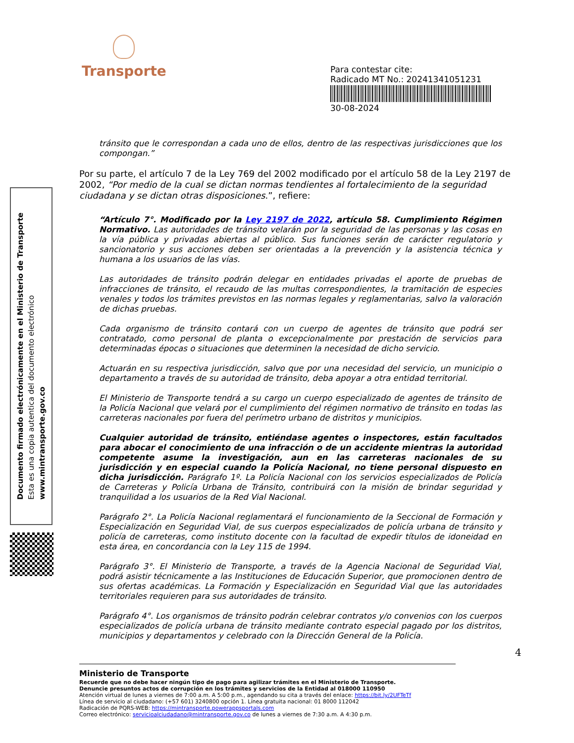Transporte
Para contestar cite:
Radicado MT No.: 20241341051231
30-08-2024
Documento firmado electrónicamente en el Ministerio de Transporte
Esta es una copia autentica del documento electrónico
www.mintransporte.gov.co
tránsito que le correspondan a cada uno de ellos, dentro de las respectivas jurisdicciones que los compongan.”
Por su parte, el artículo 7 de la Ley 769 del 2002 modificado por el artículo 58 de la Ley 2197 de 2002, “Por medio de la cual se dictan normas tendientes al fortalecimiento de la seguridad ciudadana y se dictan otras disposiciones.”, refiere:
“Artículo 7°. Modificado por la Ley 2197 de 2022, artículo 58. Cumplimiento Régimen Normativo. Las autoridades de tránsito velarán por la seguridad de las personas y las cosas en la vía pública y privadas abiertas al público. Sus funciones serán de carácter regulatorio y sancionatorio y sus acciones deben ser orientadas a la prevención y la asistencia técnica y humana a los usuarios de las vías.
Las autoridades de tránsito podrán delegar en entidades privadas el aporte de pruebas de infracciones de tránsito, el recaudo de las multas correspondientes, la tramitación de especies venales y todos los trámites previstos en las normas legales y reglamentarias, salvo la valoración de dichas pruebas.
Cada organismo de tránsito contará con un cuerpo de agentes de tránsito que podrá ser contratado, como personal de planta o excepcionalmente por prestación de servicios para determinadas épocas o situaciones que determinen la necesidad de dicho servicio.
Actuarán en su respectiva jurisdicción, salvo que por una necesidad del servicio, un municipio o departamento a través de su autoridad de tránsito, deba apoyar a otra entidad territorial.
El Ministerio de Transporte tendrá a su cargo un cuerpo especializado de agentes de tránsito de la Policía Nacional que velará por el cumplimiento del régimen normativo de tránsito en todas las carreteras nacionales por fuera del perímetro urbano de distritos y municipios.
Cualquier autoridad de tránsito, entiéndase agentes o inspectores, están facultados para abocar el conocimiento de una infracción o de un accidente mientras la autoridad competente asume la investigación, aun en las carreteras nacionales de su jurisdicción y en especial cuando la Policía Nacional, no tiene personal dispuesto en dicha jurisdicción. Parágrafo 1º. La Policía Nacional con los servicios especializados de Policía de Carreteras y Policía Urbana de Tránsito, contribuirá con la misión de brindar seguridad y tranquilidad a los usuarios de la Red Vial Nacional.
Parágrafo 2°. La Policía Nacional reglamentará el funcionamiento de la Seccional de Formación y Especialización en Seguridad Vial, de sus cuerpos especializados de policía urbana de tránsito y policía de carreteras, como instituto docente con la facultad de expedir títulos de idoneidad en esta área, en concordancia con la Ley 115 de 1994.
Parágrafo 3°. El Ministerio de Transporte, a través de la Agencia Nacional de Seguridad Vial, podrá asistir técnicamente a las Instituciones de Educación Superior, que promocionen dentro de sus ofertas académicas. La Formación y Especialización en Seguridad Vial que las autoridades territoriales requieren para sus autoridades de tránsito.
Parágrafo 4°. Los organismos de tránsito podrán celebrar contratos y/o convenios con los cuerpos especializados de policía urbana de tránsito mediante contrato especial pagado por los distritos, municipios y departamentos y celebrado con la Dirección General de la Policía.
4
Ministerio de Transporte
Recuerde que no debe hacer ningún tipo de pago para agilizar trámites en el Ministerio de Transporte.
Denuncie presuntos actos de corrupción en los trámites y servicios de la Entidad al 018000 110950
Atención virtual de lunes a viernes de 7:00 a.m. A 5:00 p.m., agendando su cita a través del enlace: https://bit.ly/2UFTeTf
Línea de servicio al ciudadano: (+57 601) 3240800 opción 1. Línea gratuita nacional: 01 8000 112042
Radicación de PQRS-WEB: https://mintransporte.powerappsportals.com
Correo electrónico: servicioalciudadano@mintransporte.gov.co de lunes a viernes de 7:30 a.m. A 4:30 p.m.